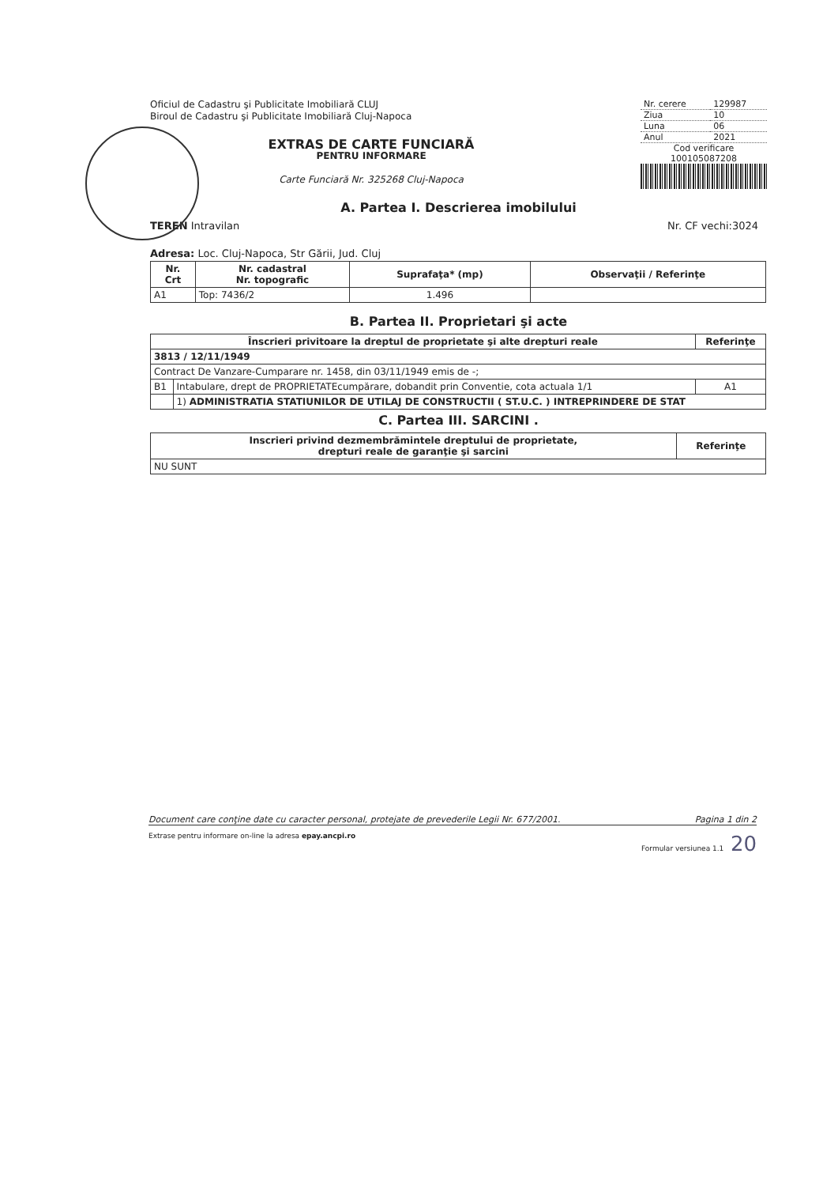Oficiul de Cadastru şi Publicitate Imobiliară CLUJ
Biroul de Cadastru şi Publicitate Imobiliară Cluj-Napoca
EXTRAS DE CARTE FUNCIARĂ
PENTRU INFORMARE
Carte Funciară Nr. 325268 Cluj-Napoca
| Nr. cerere | 129987 |
| Ziua | 10 |
| Luna | 06 |
| Anul | 2021 |
Cod verificare
100105087208
A. Partea I. Descrierea imobilului
TEREN Intravilan Nr. CF vechi:3024
Adresa: Loc. Cluj-Napoca, Str Gării, Jud. Cluj
| Nr. Crt | Nr. cadastral Nr. topografic | Suprafaţa* (mp) | Observaţii / Referinţe |
| --- | --- | --- | --- |
| A1 | Top: 7436/2 | 1.496 | |
B. Partea II. Proprietari şi acte
| Înscrieri privitoare la dreptul de proprietate şi alte drepturi reale | | Referinţe |
| --- | --- | --- |
| 3813 / 12/11/1949 | | |
| Contract De Vanzare-Cumparare nr. 1458, din 03/11/1949 emis de -; | | |
| B1 | Intabulare, drept de PROPRIETATEcumpărare, dobandit prin Conventie, cota actuala 1/1 | A1 |
| | 1) ADMINISTRATIA STATIUNILOR DE UTILAJ DE CONSTRUCTII ( ST.U.C. ) INTREPRINDERE DE STAT | |
C. Partea III. SARCINI .
| Inscrieri privind dezmembrămintele dreptului de proprietate, drepturi reale de garanţie şi sarcini | Referinţe |
| --- | --- |
| NU SUNT | |
Document care conţine date cu caracter personal, protejate de prevederile Legii Nr. 677/2001. Pagina 1 din 2
Extrase pentru informare on-line la adresa epay.ancpi.ro Formular versiunea 1.1 20